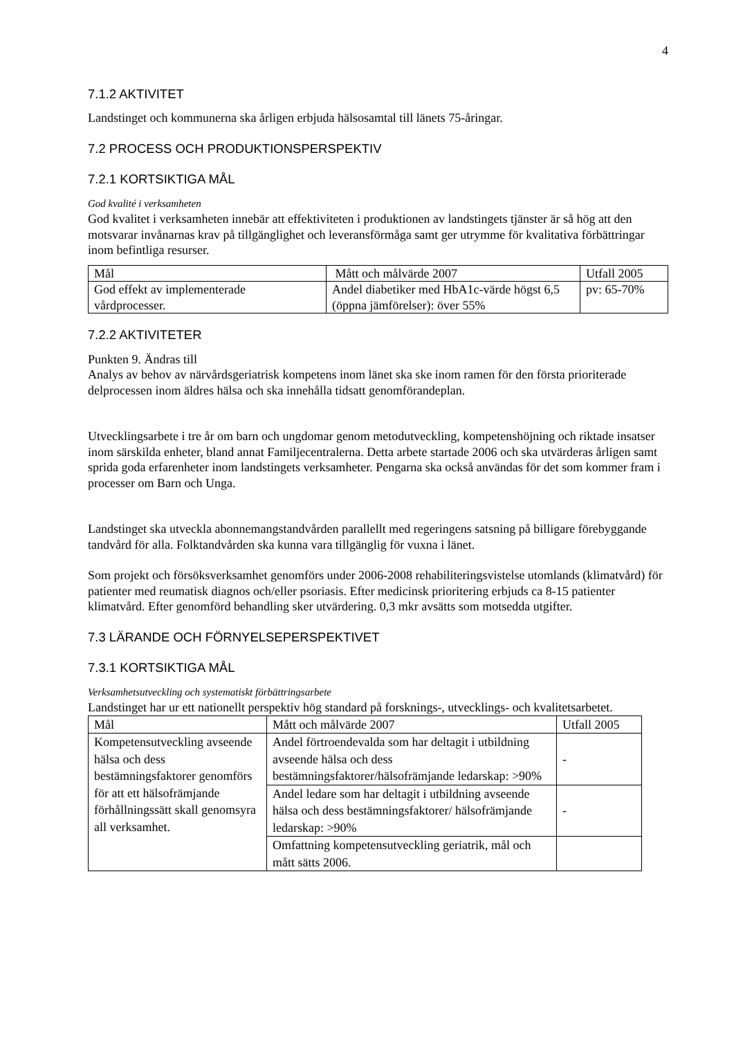4
7.1.2 AKTIVITET
Landstinget och kommunerna ska årligen erbjuda hälsosamtal till länets 75-åringar.
7.2 PROCESS OCH PRODUKTIONSPERSPEKTIV
7.2.1 KORTSIKTIGA MÅL
God kvalité i verksamheten
God kvalitet i verksamheten innebär att effektiviteten i produktionen av landstingets tjänster är så hög att den motsvarar invånarnas krav på tillgänglighet och leveransförmåga samt ger utrymme för kvalitativa förbättringar inom befintliga resurser.
| Mål | Mått och målvärde 2007 | Utfall 2005 |
| God effekt av implementerade vårdprocesser. | Andel diabetiker med HbA1c-värde högst 6,5 (öppna jämförelser): över 55% | pv: 65-70% |
7.2.2 AKTIVITETER
Punkten 9. Ändras till
Analys av behov av närvårdsgeriatrisk kompetens inom länet ska ske inom ramen för den första prioriterade delprocessen inom äldres hälsa och ska innehålla tidsatt genomförandeplan.
Utvecklingsarbete i tre år om barn och ungdomar genom metodutveckling, kompetenshöjning och riktade insatser inom särskilda enheter, bland annat Familjecentralerna. Detta arbete startade 2006 och ska utvärderas årligen samt sprida goda erfarenheter inom landstingets verksamheter. Pengarna ska också användas för det som kommer fram i processer om Barn och Unga.
Landstinget ska utveckla abonnemangstandvården parallellt med regeringens satsning på billigare förebyggande tandvård för alla. Folktandvården ska kunna vara tillgänglig för vuxna i länet.
Som projekt och försöksverksamhet genomförs under 2006-2008 rehabiliteringsvistelse utomlands (klimatvård) för patienter med reumatisk diagnos och/eller psoriasis. Efter medicinsk prioritering erbjuds ca 8-15 patienter klimatvård. Efter genomförd behandling sker utvärdering. 0,3 mkr avsätts som motsedda utgifter.
7.3 LÄRANDE OCH FÖRNYELSEPERSPEKTIVET
7.3.1 KORTSIKTIGA MÅL
Verksamhetsutveckling och systematiskt förbättringsarbete
Landstinget har ur ett nationellt perspektiv hög standard på forsknings-, utvecklings- och kvalitetsarbetet.
| Mål | Mått och målvärde 2007 | Utfall 2005 |
| Kompetensutveckling avseende hälsa och dess bestämningsfaktorer genomförs för att ett hälsofrämjande förhållningssätt skall genomsyra all verksamhet. | Andel förtroendevalda som har deltagit i utbildning avseende hälsa och dess bestämningsfaktorer/hälsofrämjande ledarskap: >90% | - |
| | Andel ledare som har deltagit i utbildning avseende hälsa och dess bestämningsfaktorer/ hälsofrämjande ledarskap: >90% | - |
| | Omfattning kompetensutveckling geriatrik, mål och mått sätts 2006. | |